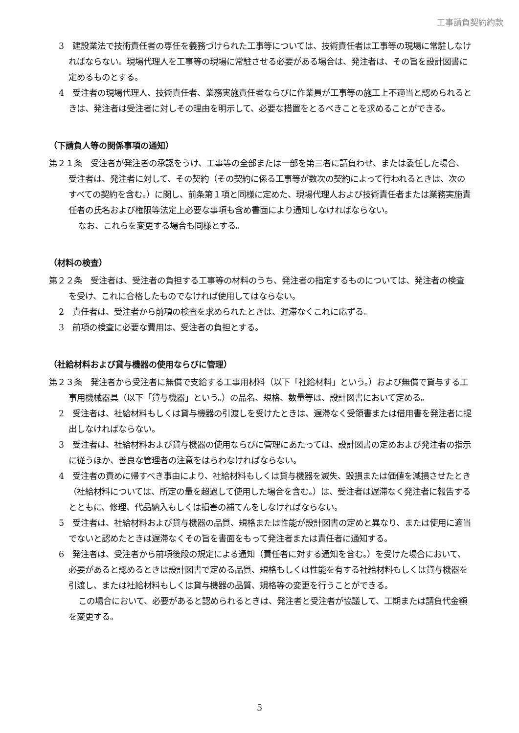工事請負契約約款
3　建設業法で技術責任者の専任を義務づけられた工事等については、技術責任者は工事等の現場に常駐しなければならない。現場代理人を工事等の現場に常駐させる必要がある場合は、発注者は、その旨を設計図書に定めるものとする。
4　受注者の現場代理人、技術責任者、業務実施責任者ならびに作業員が工事等の施工上不適当と認められるときは、発注者は受注者に対しその理由を明示して、必要な措置をとるべきことを求めることができる。
（下請負人等の関係事項の通知）
第２１条　受注者が発注者の承認をうけ、工事等の全部または一部を第三者に請負わせ、または委任した場合、受注者は、発注者に対して、その契約（その契約に係る工事等が数次の契約によって行われるときは、次のすべての契約を含む。）に関し、前条第１項と同様に定めた、現場代理人および技術責任者または業務実施責任者の氏名および権限等法定上必要な事項も含め書面により通知しなければならない。
なお、これらを変更する場合も同様とする。
（材料の検査）
第２２条　受注者は、受注者の負担する工事等の材料のうち、発注者の指定するものについては、発注者の検査を受け、これに合格したものでなければ使用してはならない。
2　責任者は、受注者から前項の検査を求められたときは、遅滞なくこれに応ずる。
3　前項の検査に必要な費用は、受注者の負担とする。
（社給材料および貸与機器の使用ならびに管理）
第２３条　発注者から受注者に無償で支給する工事用材料（以下「社給材料」という。）および無償で貸与する工事用機械器具（以下「貸与機器」という。）の品名、規格、数量等は、設計図書において定める。
2　受注者は、社給材料もしくは貸与機器の引渡しを受けたときは、遅滞なく受領書または借用書を発注者に提出しなければならない。
3　受注者は、社給材料および貸与機器の使用ならびに管理にあたっては、設計図書の定めおよび発注者の指示に従うほか、善良な管理者の注意をはらわなければならない。
4　受注者の責めに帰すべき事由により、社給材料もしくは貸与機器を滅失、毀損または価値を減損させたとき（社給材料については、所定の量を超過して使用した場合を含む。）は、受注者は遅滞なく発注者に報告するとともに、修理、代品納入もしくは損害の補てんをしなければならない。
5　受注者は、社給材料および貸与機器の品質、規格または性能が設計図書の定めと異なり、または使用に適当でないと認めたときは遅滞なくその旨を書面をもって発注者または責任者に通知する。
6　発注者は、受注者から前項後段の規定による通知（責任者に対する通知を含む。）を受けた場合において、必要があると認めるときは設計図書で定める品質、規格もしくは性能を有する社給材料もしくは貸与機器を引渡し、または社給材料もしくは貸与機器の品質、規格等の変更を行うことができる。
この場合において、必要があると認められるときは、発注者と受注者が協議して、工期または請負代金額を変更する。
5